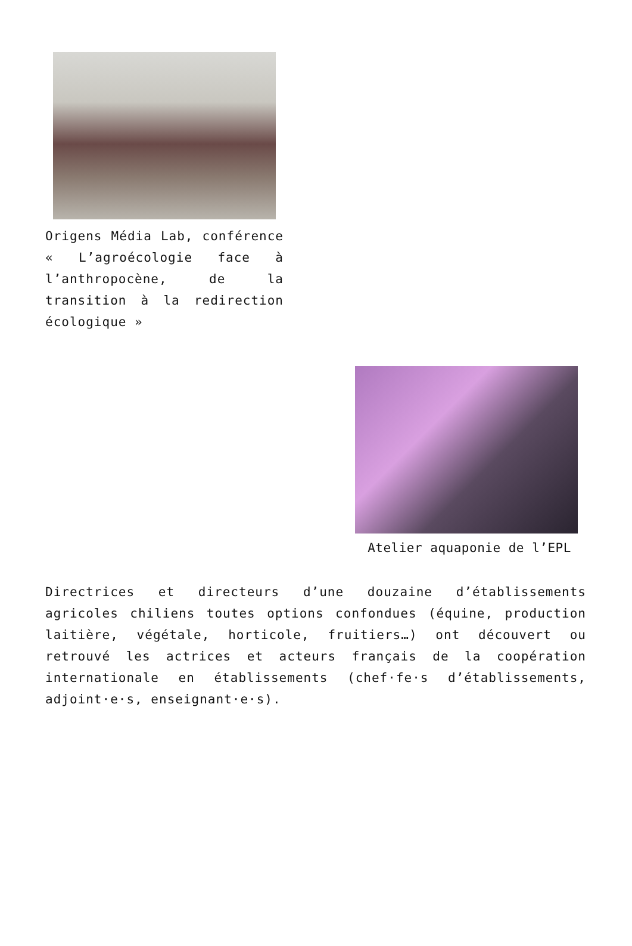Origens Média Lab, conférence « L’agroécologie face à l’anthropocène, de la transition à la redirection écologique »
Atelier aquaponie de l’EPL
Directrices et directeurs d’une douzaine d’établissements agricoles chiliens toutes options confondues (équine, production laitière, végétale, horticole, fruitiers…) ont découvert ou retrouvé les actrices et acteurs français de la coopération internationale en établissements (chef·fe·s d’établissements, adjoint·e·s, enseignant·e·s).